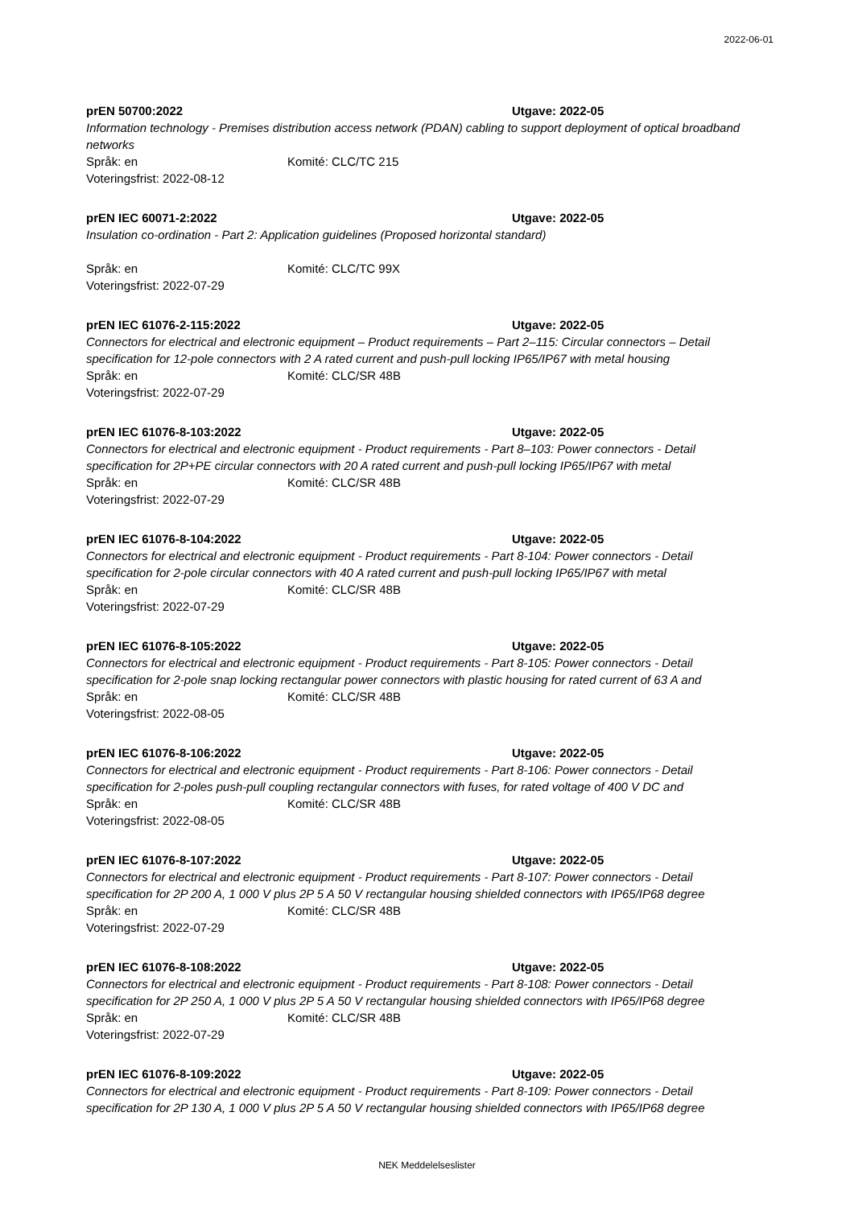2022-06-01
prEN 50700:2022 Utgave: 2022-05
Information technology - Premises distribution access network (PDAN) cabling to support deployment of optical broadband networks
Språk: en Komité: CLC/TC 215
Voteringsfrist: 2022-08-12
prEN IEC 60071-2:2022 Utgave: 2022-05
Insulation co-ordination - Part 2: Application guidelines (Proposed horizontal standard)
Språk: en Komité: CLC/TC 99X
Voteringsfrist: 2022-07-29
prEN IEC 61076-2-115:2022 Utgave: 2022-05
Connectors for electrical and electronic equipment – Product requirements – Part 2–115: Circular connectors – Detail specification for 12-pole connectors with 2 A rated current and push-pull locking IP65/IP67 with metal housing
Språk: en Komité: CLC/SR 48B
Voteringsfrist: 2022-07-29
prEN IEC 61076-8-103:2022 Utgave: 2022-05
Connectors for electrical and electronic equipment - Product requirements - Part 8–103: Power connectors - Detail specification for 2P+PE circular connectors with 20 A rated current and push-pull locking IP65/IP67 with metal
Språk: en Komité: CLC/SR 48B
Voteringsfrist: 2022-07-29
prEN IEC 61076-8-104:2022 Utgave: 2022-05
Connectors for electrical and electronic equipment - Product requirements - Part 8-104: Power connectors - Detail specification for 2-pole circular connectors with 40 A rated current and push-pull locking IP65/IP67 with metal
Språk: en Komité: CLC/SR 48B
Voteringsfrist: 2022-07-29
prEN IEC 61076-8-105:2022 Utgave: 2022-05
Connectors for electrical and electronic equipment - Product requirements - Part 8-105: Power connectors - Detail specification for 2-pole snap locking rectangular power connectors with plastic housing for rated current of 63 A and
Språk: en Komité: CLC/SR 48B
Voteringsfrist: 2022-08-05
prEN IEC 61076-8-106:2022 Utgave: 2022-05
Connectors for electrical and electronic equipment - Product requirements - Part 8-106: Power connectors - Detail specification for 2-poles push-pull coupling rectangular connectors with fuses, for rated voltage of 400 V DC and
Språk: en Komité: CLC/SR 48B
Voteringsfrist: 2022-08-05
prEN IEC 61076-8-107:2022 Utgave: 2022-05
Connectors for electrical and electronic equipment - Product requirements - Part 8-107: Power connectors - Detail specification for 2P 200 A, 1 000 V plus 2P 5 A 50 V rectangular housing shielded connectors with IP65/IP68 degree
Språk: en Komité: CLC/SR 48B
Voteringsfrist: 2022-07-29
prEN IEC 61076-8-108:2022 Utgave: 2022-05
Connectors for electrical and electronic equipment - Product requirements - Part 8-108: Power connectors - Detail specification for 2P 250 A, 1 000 V plus 2P 5 A 50 V rectangular housing shielded connectors with IP65/IP68 degree
Språk: en Komité: CLC/SR 48B
Voteringsfrist: 2022-07-29
prEN IEC 61076-8-109:2022 Utgave: 2022-05
Connectors for electrical and electronic equipment - Product requirements - Part 8-109: Power connectors - Detail specification for 2P 130 A, 1 000 V plus 2P 5 A 50 V rectangular housing shielded connectors with IP65/IP68 degree
NEK Meddelelseslister